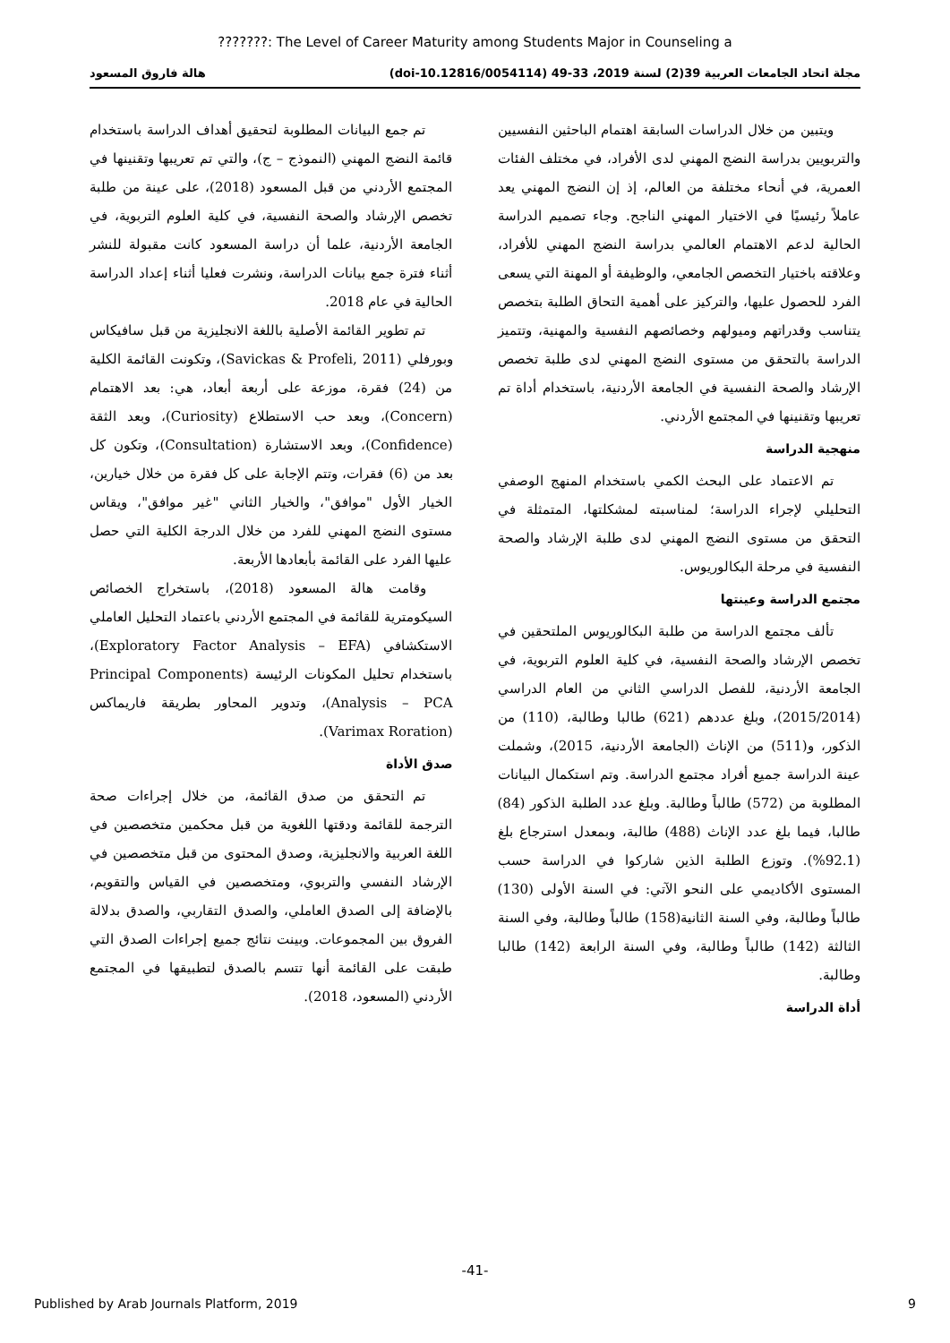???????: The Level of Career Maturity among Students Major in Counseling a
مجلة اتحاد الجامعات العربية 39(2) لسنة 2019، 33-49 (doi-10.12816/0054114) هالة فاروق المسعود
ويتبين من خلال الدراسات السابقة اهتمام الباحثين النفسيين والتربويين بدراسة النضج المهني لدى الأفراد، في مختلف الفئات العمرية، في أنحاء مختلفة من العالم، إذ إن النضج المهني يعد عاملاً رئيسيًا في الاختيار المهني الناجح. وجاء تصميم الدراسة الحالية لدعم الاهتمام العالمي بدراسة النضج المهني للأفراد، وعلاقته باختيار التخصص الجامعي، والوظيفة أو المهنة التي يسعى الفرد للحصول عليها، والتركيز على أهمية التحاق الطلبة بتخصص يتناسب وقدراتهم وميولهم وخصائصهم النفسية والمهنية، وتتميز الدراسة بالتحقق من مستوى النضج المهني لدى طلبة تخصص الإرشاد والصحة النفسية في الجامعة الأردنية، باستخدام أداة تم تعريبها وتقنينها في المجتمع الأردني.
منهجية الدراسة
تم الاعتماد على البحث الكمي باستخدام المنهج الوصفي التحليلي لإجراء الدراسة؛ لمناسبته لمشكلتها، المتمثلة في التحقق من مستوى النضج المهني لدى طلبة الإرشاد والصحة النفسية في مرحلة البكالوريوس.
مجتمع الدراسة وعينتها
تألف مجتمع الدراسة من طلبة البكالوريوس الملتحقين في تخصص الإرشاد والصحة النفسية، في كلية العلوم التربوية، في الجامعة الأردنية، للفصل الدراسي الثاني من العام الدراسي (2015/2014)، وبلغ عددهم (621) طالبا وطالبة، (110) من الذكور، و(511) من الإناث (الجامعة الأردنية، 2015)، وشملت عينة الدراسة جميع أفراد مجتمع الدراسة. وتم استكمال البيانات المطلوبة من (572) طالباً وطالبة. وبلغ عدد الطلبة الذكور (84) طالبا، فيما بلغ عدد الإناث (488) طالبة، وبمعدل استرجاع بلغ (92.1%). وتوزع الطلبة الذين شاركوا في الدراسة حسب المستوى الأكاديمي على النحو الآتي: في السنة الأولى (130) طالباً وطالبة، وفي السنة الثانية(158) طالباً وطالبة، وفي السنة الثالثة (142) طالباً وطالبة، وفي السنة الرابعة (142) طالبا وطالبة.
أداة الدراسة
تم جمع البيانات المطلوبة لتحقيق أهداف الدراسة باستخدام قائمة النضج المهني (النموذج – ج)، والتي تم تعريبها وتقنينها في المجتمع الأردني من قبل المسعود (2018)، على عينة من طلبة تخصص الإرشاد والصحة النفسية، في كلية العلوم التربوية، في الجامعة الأردنية، علما أن دراسة المسعود كانت مقبولة للنشر أثناء فترة جمع بيانات الدراسة، ونشرت فعليا أثناء إعداد الدراسة الحالية في عام 2018.
تم تطوير القائمة الأصلية باللغة الانجليزية من قبل سافيكاس وبورفلي (Savickas & Profeli, 2011)، وتكونت القائمة الكلية من (24) فقرة، موزعة على أربعة أبعاد، هي: بعد الاهتمام (Concern)، وبعد حب الاستطلاع (Curiosity)، وبعد الثقة (Confidence)، وبعد الاستشارة (Consultation)، وتكون كل بعد من (6) فقرات، وتتم الإجابة على كل فقرة من خلال خيارين، الخيار الأول "موافق"، والخيار الثاني "غير موافق"، ويقاس مستوى النضج المهني للفرد من خلال الدرجة الكلية التي حصل عليها الفرد على القائمة بأبعادها الأربعة.
وقامت هالة المسعود (2018)، باستخراج الخصائص السيكومترية للقائمة في المجتمع الأردني باعتماد التحليل العاملي الاستكشافي (Exploratory Factor Analysis – EFA)، باستخدام تحليل المكونات الرئيسة (Principal Components Analysis – PCA)، وتدوير المحاور بطريقة فاريماكس (Varimax Roration).
صدق الأداة
تم التحقق من صدق القائمة، من خلال إجراءات صحة الترجمة للقائمة ودقتها اللغوية من قبل محكمين متخصصين في اللغة العربية والانجليزية، وصدق المحتوى من قبل متخصصين في الإرشاد النفسي والتربوي، ومتخصصين في القياس والتقويم، بالإضافة إلى الصدق العاملي، والصدق التقاربي، والصدق بدلالة الفروق بين المجموعات. وبينت نتائج جميع إجراءات الصدق التي طبقت على القائمة أنها تتسم بالصدق لتطبيقها في المجتمع الأردني (المسعود، 2018).
-41-
Published by Arab Journals Platform, 2019 9